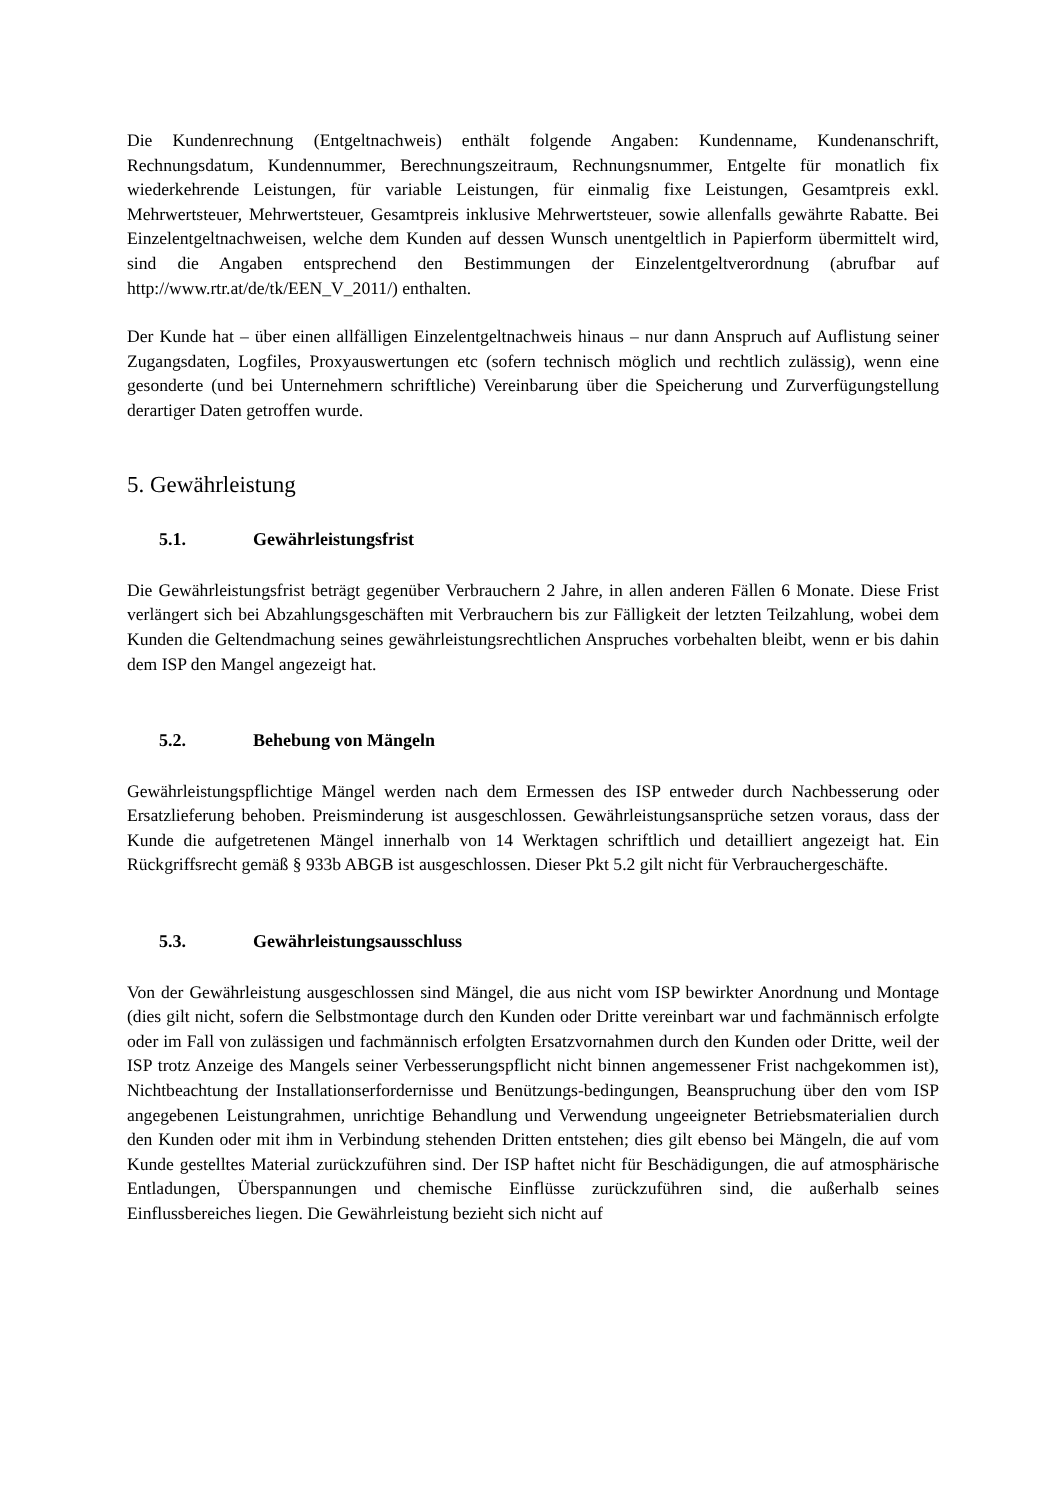Die Kundenrechnung (Entgeltnachweis) enthält folgende Angaben: Kundenname, Kundenanschrift, Rechnungsdatum, Kundennummer, Berechnungszeitraum, Rechnungsnummer, Entgelte für monatlich fix wiederkehrende Leistungen, für variable Leistungen, für einmalig fixe Leistungen, Gesamtpreis exkl. Mehrwertsteuer, Mehrwertsteuer, Gesamtpreis inklusive Mehrwertsteuer, sowie allenfalls gewährte Rabatte. Bei Einzelentgeltnachweisen, welche dem Kunden auf dessen Wunsch unentgeltlich in Papierform übermittelt wird, sind die Angaben entsprechend den Bestimmungen der Einzelentgeltverordnung (abrufbar auf http://www.rtr.at/de/tk/EEN_V_2011/) enthalten.
Der Kunde hat – über einen allfälligen Einzelentgeltnachweis hinaus – nur dann Anspruch auf Auflistung seiner Zugangsdaten, Logfiles, Proxyauswertungen etc (sofern technisch möglich und rechtlich zulässig), wenn eine gesonderte (und bei Unternehmern schriftliche) Vereinbarung über die Speicherung und Zurverfügungstellung derartiger Daten getroffen wurde.
5. Gewährleistung
5.1. Gewährleistungsfrist
Die Gewährleistungsfrist beträgt gegenüber Verbrauchern 2 Jahre, in allen anderen Fällen 6 Monate. Diese Frist verlängert sich bei Abzahlungsgeschäften mit Verbrauchern bis zur Fälligkeit der letzten Teilzahlung, wobei dem Kunden die Geltendmachung seines gewährleistungsrechtlichen Anspruches vorbehalten bleibt, wenn er bis dahin dem ISP den Mangel angezeigt hat.
5.2. Behebung von Mängeln
Gewährleistungspflichtige Mängel werden nach dem Ermessen des ISP entweder durch Nachbesserung oder Ersatzlieferung behoben. Preisminderung ist ausgeschlossen. Gewährleistungsansprüche setzen voraus, dass der Kunde die aufgetretenen Mängel innerhalb von 14 Werktagen schriftlich und detailliert angezeigt hat. Ein Rückgriffsrecht gemäß § 933b ABGB ist ausgeschlossen. Dieser Pkt 5.2 gilt nicht für Verbrauchergeschäfte.
5.3. Gewährleistungsausschluss
Von der Gewährleistung ausgeschlossen sind Mängel, die aus nicht vom ISP bewirkter Anordnung und Montage (dies gilt nicht, sofern die Selbstmontage durch den Kunden oder Dritte vereinbart war und fachmännisch erfolgte oder im Fall von zulässigen und fachmännisch erfolgten Ersatzvornahmen durch den Kunden oder Dritte, weil der ISP trotz Anzeige des Mangels seiner Verbesserungspflicht nicht binnen angemessener Frist nachgekommen ist), Nichtbeachtung der Installationserfordernisse und Benützungs-bedingungen, Beanspruchung über den vom ISP angegebenen Leistungrahmen, unrichtige Behandlung und Verwendung ungeeigneter Betriebsmaterialien durch den Kunden oder mit ihm in Verbindung stehenden Dritten entstehen; dies gilt ebenso bei Mängeln, die auf vom Kunde gestelltes Material zurückzuführen sind. Der ISP haftet nicht für Beschädigungen, die auf atmosphärische Entladungen, Überspannungen und chemische Einflüsse zurückzuführen sind, die außerhalb seines Einflussbereiches liegen. Die Gewährleistung bezieht sich nicht auf